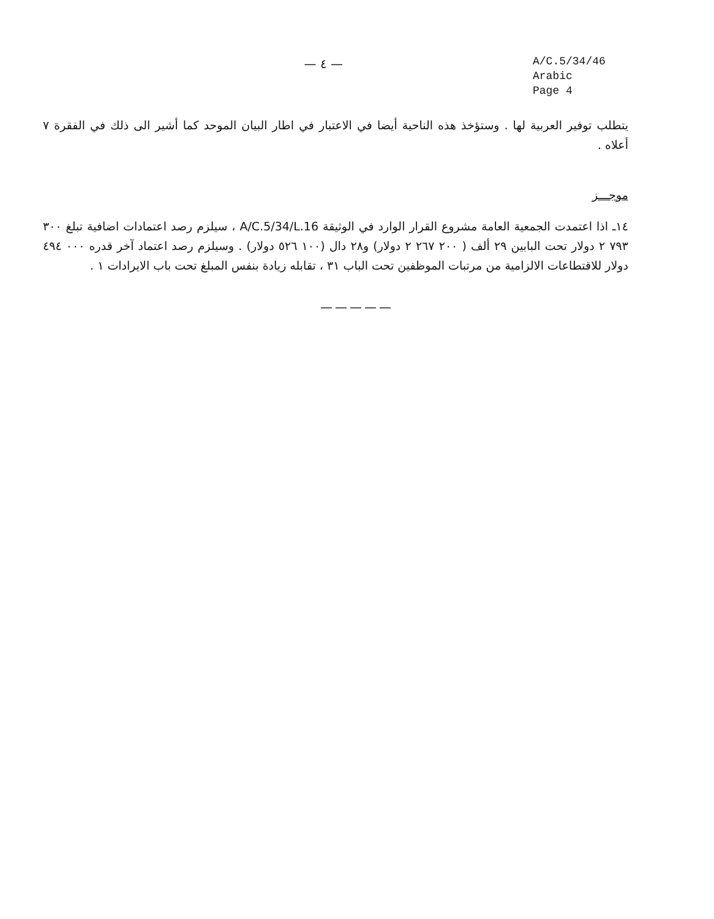— ٤ —
A/C.5/34/46
Arabic
Page 4
يتطلب توفير العربية لها . وستؤخذ هذه الناحية أيضا في الاعتبار في اطار البيان الموحد كما أشير الى ذلك في الفقرة ٧ أعلاه .
موجـــز
١٤ـ اذا اعتمدت الجمعية العامة مشروع القرار الوارد في الوثيقة A/C.5/34/L.16 ، سيلزم رصد اعتمادات اضافية تبلغ ٣٠٠ ٧٩٣ ٢ دولار تحت البابين ٢٩ ألف ( ٢٠٠ ٢٦٧ ٢ دولار) و٢٨ دال (١٠٠ ٥٢٦ دولار) . وسيلزم رصد اعتماد آخر قدره ٠٠٠ ٤٩٤ دولار للاقتطاعات الالزامية من مرتبات الموظفين تحت الباب ٣١ ، تقابله زيادة بنفس المبلغ تحت باب الايرادات ١ .
—————